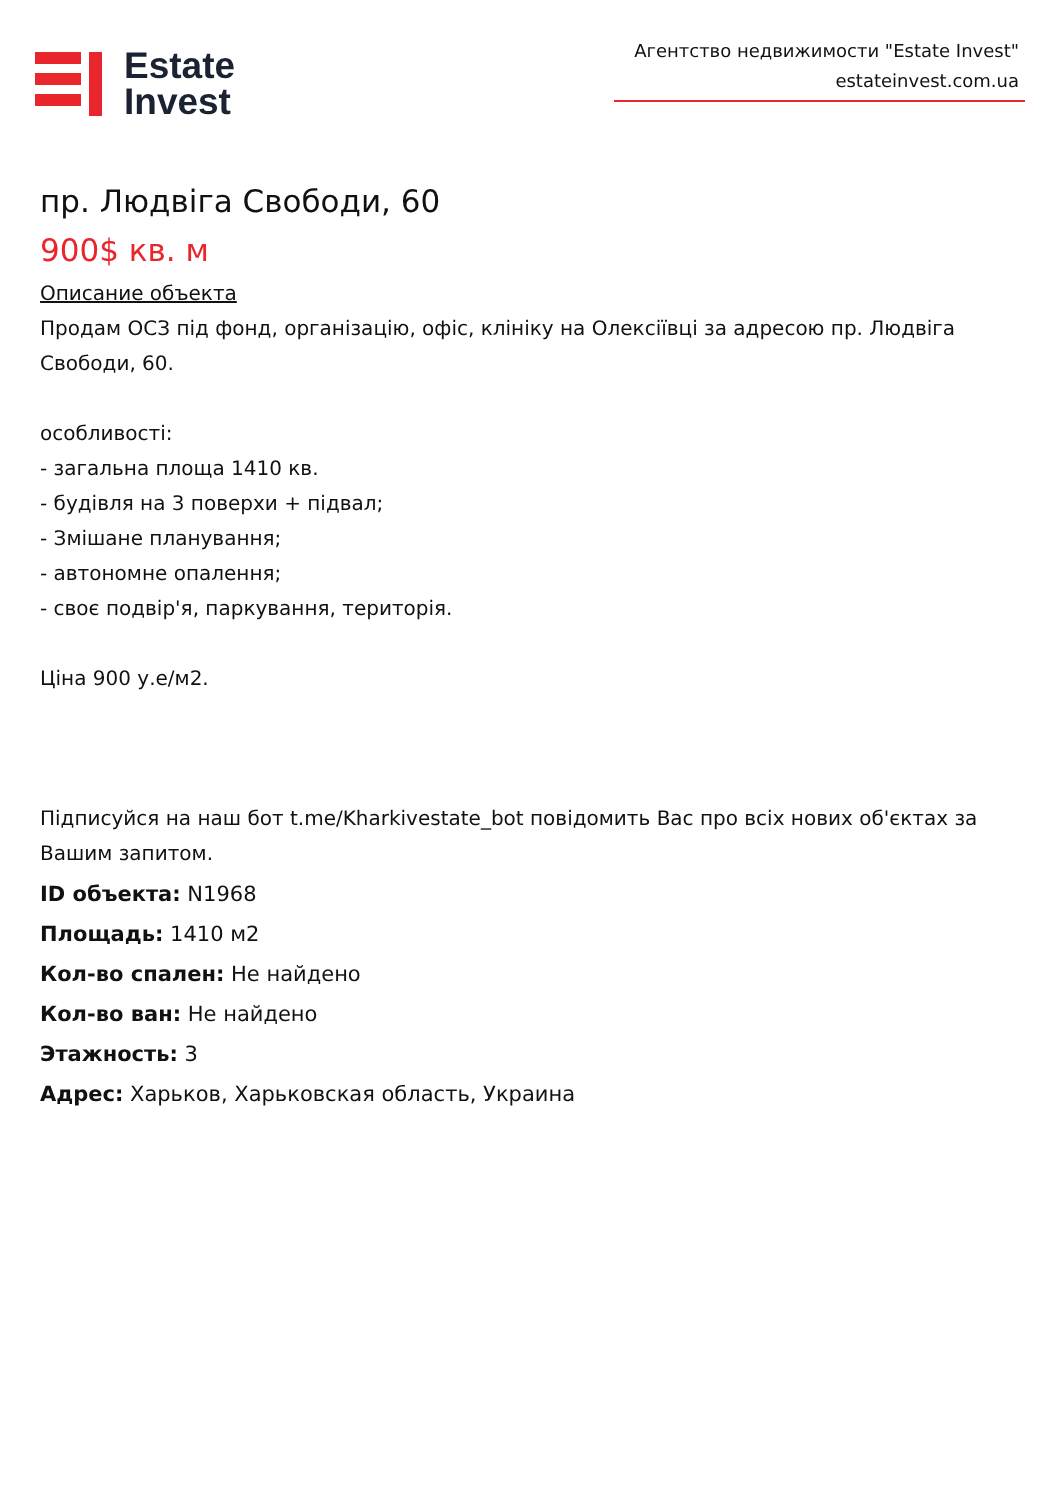Estate
Invest
Агентство недвижимости "Estate Invest"
estateinvest.com.ua
пр. Людвіга Свободи, 60
900$ кв. м
Описание объекта
Продам ОСЗ під фонд, організацію, офіс, клініку на Олексіївці за адресою пр. Людвіга Свободи, 60.
особливості:
- загальна площа 1410 кв.
- будівля на 3 поверхи + підвал;
- Змішане планування;
- автономне опалення;
- своє подвір'я, паркування, територія.
Ціна 900 у.е/м2.
Підписуйся на наш бот t.me/Kharkivestate_bot повідомить Вас про всіх нових об'єктах за Вашим запитом.
ID объекта: N1968
Площадь: 1410 м2
Кол-во спален: Не найдено
Кол-во ван: Не найдено
Этажность: 3
Адрес: Харьков, Харьковская область, Украина